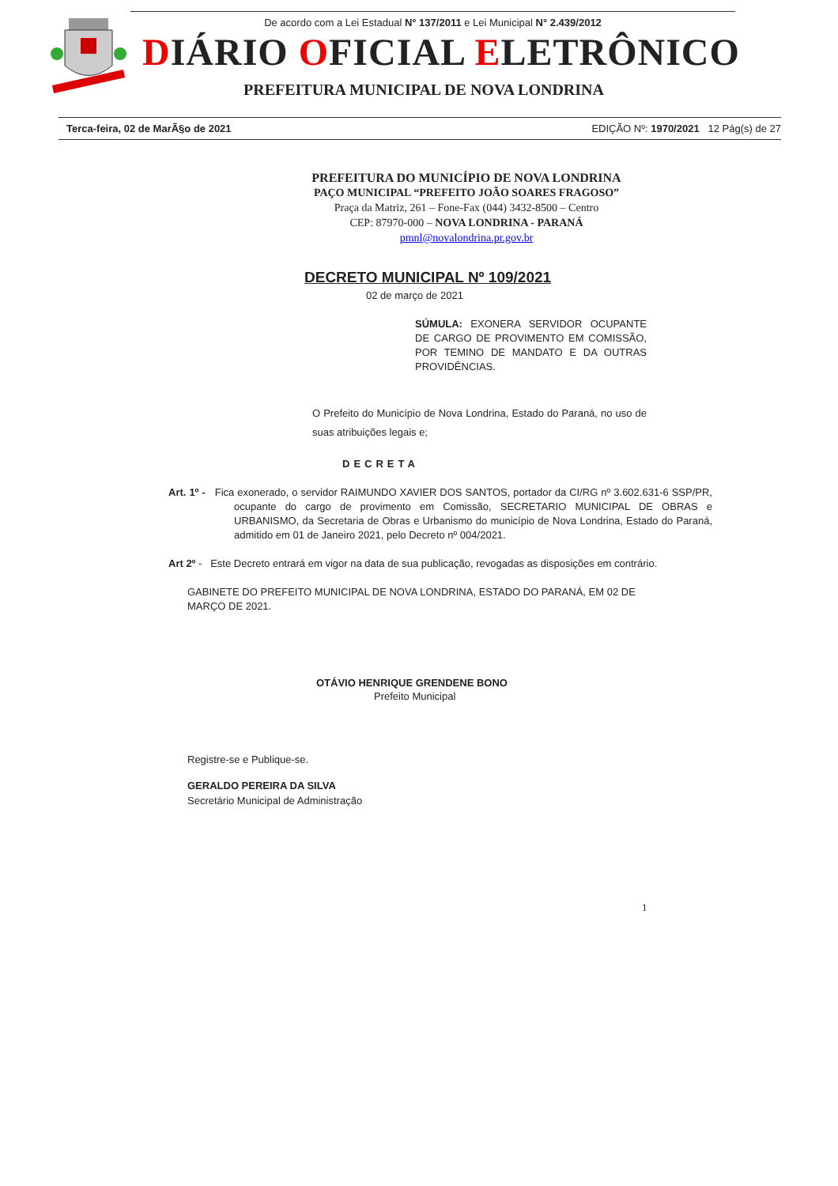De acordo com a Lei Estadual N° 137/2011 e Lei Municipal N° 2.439/2012
DIÁRIO OFICIAL ELETRÔNICO
PREFEITURA MUNICIPAL DE NOVA LONDRINA
Terca-feira, 02 de MarÃ§o de 2021 EDIÇÃO Nº: 1970/2021 12 Pág(s) de 27
PREFEITURA DO MUNICÍPIO DE NOVA LONDRINA
PAÇO MUNICIPAL “PREFEITO JOÃO SOARES FRAGOSO”
Praça da Matriz, 261 – Fone-Fax (044) 3432-8500 – Centro
CEP: 87970-000 – NOVA LONDRINA - PARANÁ
pmnl@novalondrina.pr.gov.br
DECRETO MUNICIPAL Nº 109/2021
02 de março de 2021
SÚMULA: EXONERA SERVIDOR OCUPANTE DE CARGO DE PROVIMENTO EM COMISSÃO, POR TEMINO DE MANDATO E DA OUTRAS PROVIDÊNCIAS.
O Prefeito do Município de Nova Londrina, Estado do Paraná, no uso de suas atribuições legais e;
DECRETA
Art. 1º - Fica exonerado, o servidor RAIMUNDO XAVIER DOS SANTOS, portador da CI/RG nº 3.602.631-6 SSP/PR, ocupante do cargo de provimento em Comissão, SECRETARIO MUNICIPAL DE OBRAS e URBANISMO, da Secretaria de Obras e Urbanismo do município de Nova Londrina, Estado do Paraná, admitido em 01 de Janeiro 2021, pelo Decreto nº 004/2021.
Art 2º - Este Decreto entrará em vigor na data de sua publicação, revogadas as disposições em contrário.
GABINETE DO PREFEITO MUNICIPAL DE NOVA LONDRINA, ESTADO DO PARANÁ, EM 02 DE MARÇO DE 2021.
OTÁVIO HENRIQUE GRENDENE BONO
Prefeito Municipal
Registre-se e Publique-se.
GERALDO PEREIRA DA SILVA
Secretário Municipal de Administração
1